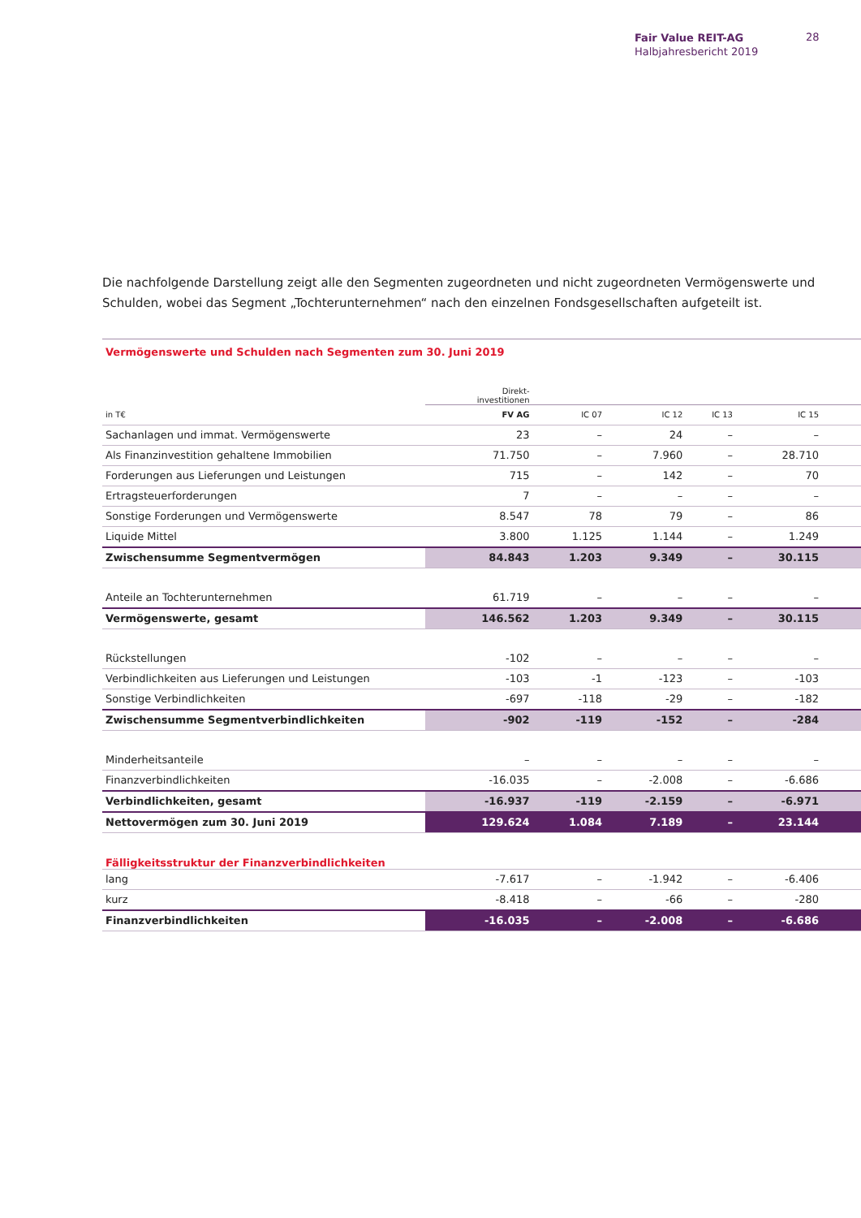Fair Value REIT-AG
Halbjahresbericht 2019
28
Die nachfolgende Darstellung zeigt alle den Segmenten zugeordneten und nicht zugeordneten Vermögenswerte und Schulden, wobei das Segment „Tochterunternehmen“ nach den einzelnen Fondsgesellschaften aufgeteilt ist.
| Vermögenswerte und Schulden nach Segmenten zum 30. Juni 2019 | | | | | | |
| | Direkt- investitionen | | | | | |
| in T€ | FV AG | IC 07 | IC 12 | IC 13 | IC 15 | |
| Sachanlagen und immat. Vermögenswerte | 23 | – | 24 | – | – | |
| Als Finanzinvestition gehaltene Immobilien | 71.750 | – | 7.960 | – | 28.710 | |
| Forderungen aus Lieferungen und Leistungen | 715 | – | 142 | – | 70 | |
| Ertragsteuerforderungen | 7 | – | – | – | – | |
| Sonstige Forderungen und Vermögenswerte | 8.547 | 78 | 79 | – | 86 | |
| Liquide Mittel | 3.800 | 1.125 | 1.144 | – | 1.249 | |
| Zwischensumme Segmentvermögen | 84.843 | 1.203 | 9.349 | – | 30.115 | |
| Anteile an Tochterunternehmen | 61.719 | – | – | – | – | |
| Vermögenswerte, gesamt | 146.562 | 1.203 | 9.349 | – | 30.115 | |
| Rückstellungen | -102 | – | – | – | – | |
| Verbindlichkeiten aus Lieferungen und Leistungen | -103 | -1 | -123 | – | -103 | |
| Sonstige Verbindlichkeiten | -697 | -118 | -29 | – | -182 | |
| Zwischensumme Segmentverbindlichkeiten | -902 | -119 | -152 | – | -284 | |
| Minderheitsanteile | – | – | – | – | – | |
| Finanzverbindlichkeiten | -16.035 | – | -2.008 | – | -6.686 | |
| Verbindlichkeiten, gesamt | -16.937 | -119 | -2.159 | – | -6.971 | |
| Nettovermögen zum 30. Juni 2019 | 129.624 | 1.084 | 7.189 | – | 23.144 | |
| Fälligkeitsstruktur der Finanzverbindlichkeiten | | | | | | |
| lang | -7.617 | – | -1.942 | – | -6.406 | |
| kurz | -8.418 | – | -66 | – | -280 | |
| Finanzverbindlichkeiten | -16.035 | – | -2.008 | – | -6.686 | |